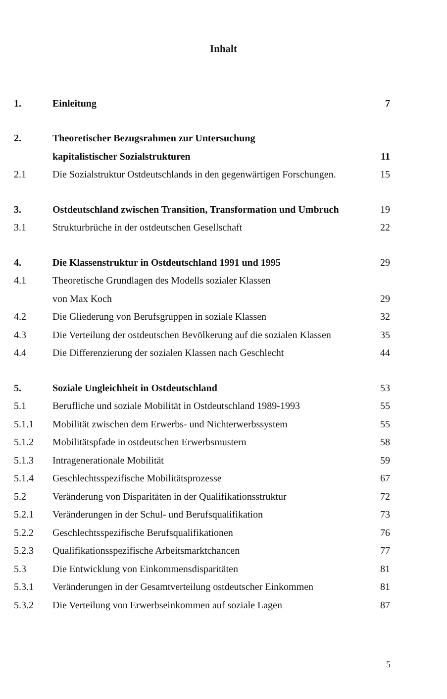Inhalt
| 1. | Einleitung | 7 |
| 2. | Theoretischer Bezugsrahmen zur Untersuchung | |
| | kapitalistischer Sozialstrukturen | 11 |
| 2.1 | Die Sozialstruktur Ostdeutschlands in den gegenwärtigen Forschungen. | 15 |
| 3. | Ostdeutschland zwischen Transition, Transformation und Umbruch | 19 |
| 3.1 | Strukturbrüche in der ostdeutschen Gesellschaft | 22 |
| 4. | Die Klassenstruktur in Ostdeutschland 1991 und 1995 | 29 |
| 4.1 | Theoretische Grundlagen des Modells sozialer Klassen | |
| | von Max Koch | 29 |
| 4.2 | Die Gliederung von Berufsgruppen in soziale Klassen | 32 |
| 4.3 | Die Verteilung der ostdeutschen Bevölkerung auf die sozialen Klassen | 35 |
| 4.4 | Die Differenzierung der sozialen Klassen nach Geschlecht | 44 |
| 5. | Soziale Ungleichheit in Ostdeutschland | 53 |
| 5.1 | Berufliche und soziale Mobilität in Ostdeutschland 1989-1993 | 55 |
| 5.1.1 | Mobilität zwischen dem Erwerbs- und Nichterwerbssystem | 55 |
| 5.1.2 | Mobilitätspfade in ostdeutschen Erwerbsmustern | 58 |
| 5.1.3 | Intragenerationale Mobilität | 59 |
| 5.1.4 | Geschlechtsspezifische Mobilitätsprozesse | 67 |
| 5.2 | Veränderung von Disparitäten in der Qualifikationsstruktur | 72 |
| 5.2.1 | Veränderungen in der Schul- und Berufsqualifikation | 73 |
| 5.2.2 | Geschlechtsspezifische Berufsqualifikationen | 76 |
| 5.2.3 | Qualifikationsspezifische Arbeitsmarktchancen | 77 |
| 5.3 | Die Entwicklung von Einkommensdisparitäten | 81 |
| 5.3.1 | Veränderungen in der Gesamtverteilung ostdeutscher Einkommen | 81 |
| 5.3.2 | Die Verteilung von Erwerbseinkommen auf soziale Lagen | 87 |
5